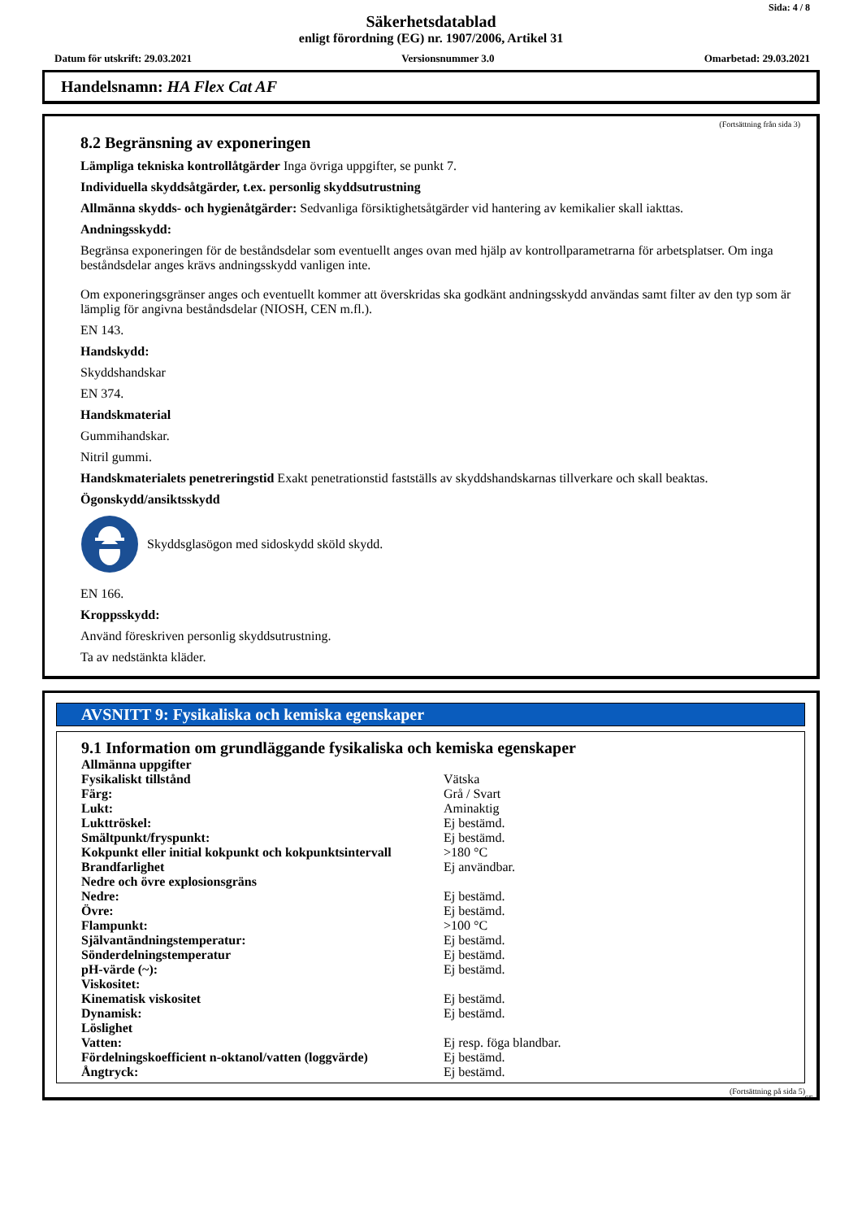Sida: 4 / 8
Säkerhetsdatablad
enligt förordning (EG) nr. 1907/2006, Artikel 31
Datum för utskrift: 29.03.2021 Versionsnummer 3.0 Omarbetad: 29.03.2021
Handelsnamn: HA Flex Cat AF
(Fortsättning från sida 3)
8.2 Begränsning av exponeringen
Lämpliga tekniska kontrollåtgärder Inga övriga uppgifter, se punkt 7.
Individuella skyddsåtgärder, t.ex. personlig skyddsutrustning
Allmänna skydds- och hygienåtgärder: Sedvanliga försiktighetsåtgärder vid hantering av kemikalier skall iakttas.
Andningsskydd:
Begränsa exponeringen för de beståndsdelar som eventuellt anges ovan med hjälp av kontrollparametrarna för arbetsplatser. Om inga beståndsdelar anges krävs andningsskydd vanligen inte.
Om exponeringsgränser anges och eventuellt kommer att överskridas ska godkänt andningsskydd användas samt filter av den typ som är lämplig för angivna beståndsdelar (NIOSH, CEN m.fl.).
EN 143.
Handskydd:
Skyddshandskar
EN 374.
Handskmaterial
Gummihandskar.
Nitril gummi.
Handskmaterialets penetreringstid Exakt penetrationstid fastställs av skyddshandskarnas tillverkare och skall beaktas.
Ögonskydd/ansiktsskydd
Skyddsglasögon med sidoskydd sköld skydd.
EN 166.
Kroppsskydd:
Använd föreskriven personlig skyddsutrustning.
Ta av nedstänkta kläder.
AVSNITT 9: Fysikaliska och kemiska egenskaper
9.1 Information om grundläggande fysikaliska och kemiska egenskaper
| Allmänna uppgifter | |
| Fysikaliskt tillstånd | Vätska |
| Färg: | Grå / Svart |
| Lukt: | Aminaktig |
| Lukttröskel: | Ej bestämd. |
| Smältpunkt/fryspunkt: | Ej bestämd. |
| Kokpunkt eller initial kokpunkt och kokpunktsintervall | >180 °C |
| Brandfarlighet | Ej användbar. |
| Nedre och övre explosionsgräns | |
| Nedre: | Ej bestämd. |
| Övre: | Ej bestämd. |
| Flampunkt: | >100 °C |
| Självantändningstemperatur: | Ej bestämd. |
| Sönderdelningstemperatur | Ej bestämd. |
| pH-värde (~): | Ej bestämd. |
| Viskositet: | |
| Kinematisk viskositet | Ej bestämd. |
| Dynamisk: | Ej bestämd. |
| Löslighet | |
| Vatten: | Ej resp. föga blandbar. |
| Fördelningskoefficient n-oktanol/vatten (loggvärde) | Ej bestämd. |
| Ångtryck: | Ej bestämd. |
(Fortsättning på sida 5)
SE